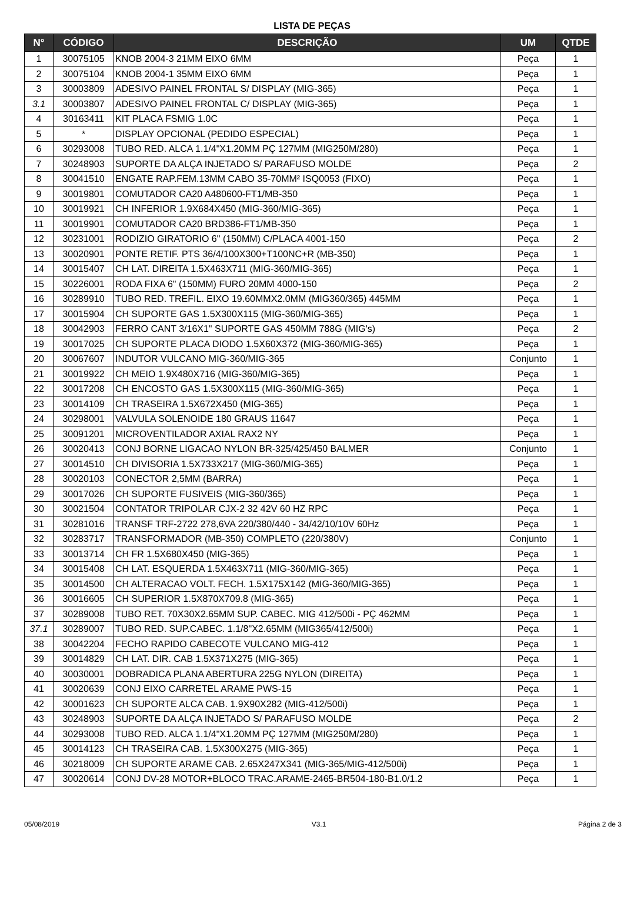LISTA DE PEÇAS
| N° | CÓDIGO | DESCRIÇÃO | UM | QTDE |
| --- | --- | --- | --- | --- |
| 1 | 30075105 | KNOB 2004-3 21MM EIXO 6MM | Peça | 1 |
| 2 | 30075104 | KNOB 2004-1 35MM EIXO 6MM | Peça | 1 |
| 3 | 30003809 | ADESIVO PAINEL FRONTAL S/ DISPLAY (MIG-365) | Peça | 1 |
| 3.1 | 30003807 | ADESIVO PAINEL FRONTAL C/ DISPLAY (MIG-365) | Peça | 1 |
| 4 | 30163411 | KIT PLACA FSMIG 1.0C | Peça | 1 |
| 5 | * | DISPLAY OPCIONAL (PEDIDO ESPECIAL) | Peça | 1 |
| 6 | 30293008 | TUBO RED. ALCA 1.1/4"X1.20MM PÇ 127MM (MIG250M/280) | Peça | 1 |
| 7 | 30248903 | SUPORTE DA ALÇA INJETADO S/ PARAFUSO MOLDE | Peça | 2 |
| 8 | 30041510 | ENGATE RAP.FEM.13MM CABO 35-70MM² ISQ0053 (FIXO) | Peça | 1 |
| 9 | 30019801 | COMUTADOR CA20 A480600-FT1/MB-350 | Peça | 1 |
| 10 | 30019921 | CH INFERIOR 1.9X684X450 (MIG-360/MIG-365) | Peça | 1 |
| 11 | 30019901 | COMUTADOR CA20 BRD386-FT1/MB-350 | Peça | 1 |
| 12 | 30231001 | RODIZIO GIRATORIO 6" (150MM) C/PLACA 4001-150 | Peça | 2 |
| 13 | 30020901 | PONTE RETIF. PTS 36/4/100X300+T100NC+R (MB-350) | Peça | 1 |
| 14 | 30015407 | CH LAT. DIREITA 1.5X463X711 (MIG-360/MIG-365) | Peça | 1 |
| 15 | 30226001 | RODA FIXA 6" (150MM) FURO 20MM 4000-150 | Peça | 2 |
| 16 | 30289910 | TUBO RED. TREFIL. EIXO 19.60MMX2.0MM (MIG360/365) 445MM | Peça | 1 |
| 17 | 30015904 | CH SUPORTE GAS 1.5X300X115 (MIG-360/MIG-365) | Peça | 1 |
| 18 | 30042903 | FERRO CANT 3/16X1" SUPORTE GAS 450MM 788G (MIG's) | Peça | 2 |
| 19 | 30017025 | CH SUPORTE PLACA DIODO 1.5X60X372 (MIG-360/MIG-365) | Peça | 1 |
| 20 | 30067607 | INDUTOR VULCANO MIG-360/MIG-365 | Conjunto | 1 |
| 21 | 30019922 | CH MEIO 1.9X480X716 (MIG-360/MIG-365) | Peça | 1 |
| 22 | 30017208 | CH ENCOSTO GAS 1.5X300X115 (MIG-360/MIG-365) | Peça | 1 |
| 23 | 30014109 | CH TRASEIRA 1.5X672X450 (MIG-365) | Peça | 1 |
| 24 | 30298001 | VALVULA SOLENOIDE 180 GRAUS 11647 | Peça | 1 |
| 25 | 30091201 | MICROVENTILADOR AXIAL RAX2 NY | Peça | 1 |
| 26 | 30020413 | CONJ BORNE LIGACAO NYLON BR-325/425/450 BALMER | Conjunto | 1 |
| 27 | 30014510 | CH DIVISORIA 1.5X733X217 (MIG-360/MIG-365) | Peça | 1 |
| 28 | 30020103 | CONECTOR 2,5MM (BARRA) | Peça | 1 |
| 29 | 30017026 | CH SUPORTE FUSIVEIS (MIG-360/365) | Peça | 1 |
| 30 | 30021504 | CONTATOR TRIPOLAR CJX-2 32 42V 60 HZ RPC | Peça | 1 |
| 31 | 30281016 | TRANSF TRF-2722 278,6VA 220/380/440 - 34/42/10/10V 60Hz | Peça | 1 |
| 32 | 30283717 | TRANSFORMADOR (MB-350) COMPLETO (220/380V) | Conjunto | 1 |
| 33 | 30013714 | CH FR 1.5X680X450 (MIG-365) | Peça | 1 |
| 34 | 30015408 | CH LAT. ESQUERDA 1.5X463X711 (MIG-360/MIG-365) | Peça | 1 |
| 35 | 30014500 | CH ALTERACAO VOLT. FECH. 1.5X175X142 (MIG-360/MIG-365) | Peça | 1 |
| 36 | 30016605 | CH SUPERIOR 1.5X870X709.8 (MIG-365) | Peça | 1 |
| 37 | 30289008 | TUBO RET. 70X30X2.65MM SUP. CABEC. MIG 412/500i - PÇ 462MM | Peça | 1 |
| 37.1 | 30289007 | TUBO RED. SUP.CABEC. 1.1/8"X2.65MM (MIG365/412/500i) | Peça | 1 |
| 38 | 30042204 | FECHO RAPIDO CABECOTE VULCANO MIG-412 | Peça | 1 |
| 39 | 30014829 | CH LAT. DIR. CAB 1.5X371X275 (MIG-365) | Peça | 1 |
| 40 | 30030001 | DOBRADICA PLANA ABERTURA 225G NYLON (DIREITA) | Peça | 1 |
| 41 | 30020639 | CONJ EIXO CARRETEL ARAME PWS-15 | Peça | 1 |
| 42 | 30001623 | CH SUPORTE ALCA CAB. 1.9X90X282 (MIG-412/500i) | Peça | 1 |
| 43 | 30248903 | SUPORTE DA ALÇA INJETADO S/ PARAFUSO MOLDE | Peça | 2 |
| 44 | 30293008 | TUBO RED. ALCA 1.1/4"X1.20MM PÇ 127MM (MIG250M/280) | Peça | 1 |
| 45 | 30014123 | CH TRASEIRA CAB. 1.5X300X275 (MIG-365) | Peça | 1 |
| 46 | 30218009 | CH SUPORTE ARAME CAB. 2.65X247X341 (MIG-365/MIG-412/500i) | Peça | 1 |
| 47 | 30020614 | CONJ DV-28 MOTOR+BLOCO TRAC.ARAME-2465-BR504-180-B1.0/1.2 | Peça | 1 |
05/08/2019 V3.1 Página 2 de 3